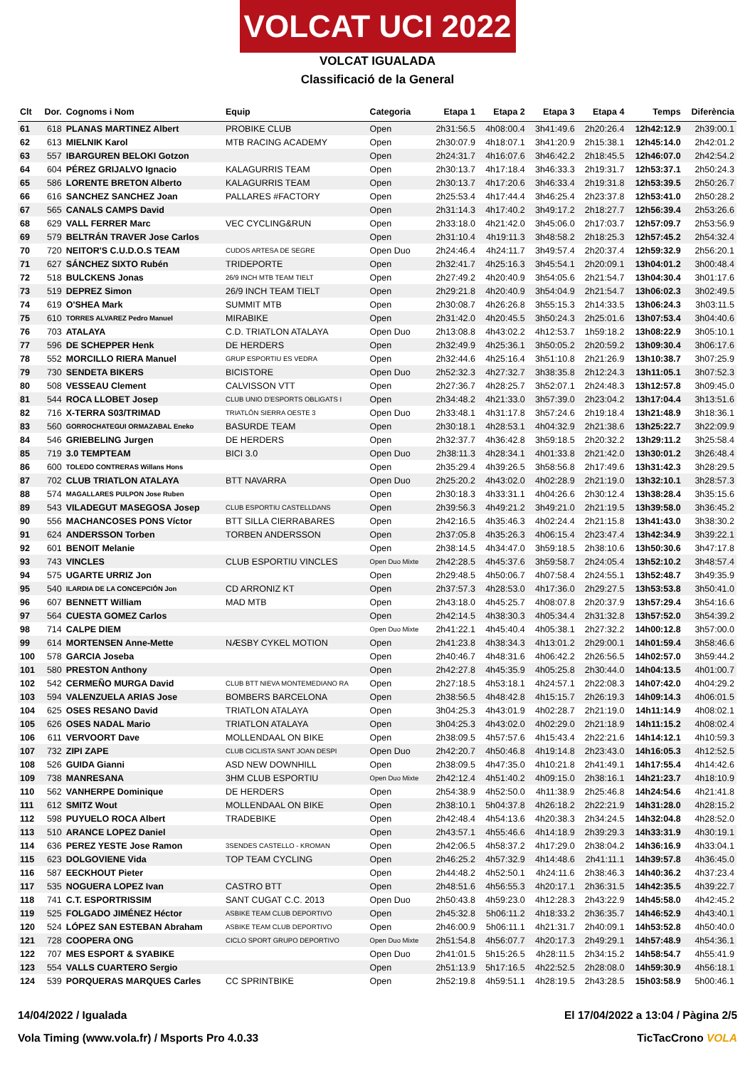VOLCAT UCI 2022
VOLCAT IGUALADA
Classificació de la General
| Clt | Dor. | Cognoms i Nom | Equip | Categoria | Etapa 1 | Etapa 2 | Etapa 3 | Etapa 4 | Temps | Diferència |
| --- | --- | --- | --- | --- | --- | --- | --- | --- | --- | --- |
| 61 | 618 | PLANAS MARTINEZ Albert | PROBIKE CLUB | Open | 2h31:56.5 | 4h08:00.4 | 3h41:49.6 | 2h20:26.4 | 12h42:12.9 | 2h39:00.1 |
| 62 | 613 | MIELNIK Karol | MTB RACING ACADEMY | Open | 2h30:07.9 | 4h18:07.1 | 3h41:20.9 | 2h15:38.1 | 12h45:14.0 | 2h42:01.2 |
| 63 | 557 | IBARGUREN BELOKI Gotzon | | Open | 2h24:31.7 | 4h16:07.6 | 3h46:42.2 | 2h18:45.5 | 12h46:07.0 | 2h42:54.2 |
| 64 | 604 | PÉREZ GRIJALVO Ignacio | KALAGURRIS TEAM | Open | 2h30:13.7 | 4h17:18.4 | 3h46:33.3 | 2h19:31.7 | 12h53:37.1 | 2h50:24.3 |
| 65 | 586 | LORENTE BRETON Alberto | KALAGURRIS TEAM | Open | 2h30:13.7 | 4h17:20.6 | 3h46:33.4 | 2h19:31.8 | 12h53:39.5 | 2h50:26.7 |
| 66 | 616 | SANCHEZ SANCHEZ Joan | PALLARES #FACTORY | Open | 2h25:53.4 | 4h17:44.4 | 3h46:25.4 | 2h23:37.8 | 12h53:41.0 | 2h50:28.2 |
| 67 | 565 | CANALS CAMPS David | | Open | 2h31:14.3 | 4h17:40.2 | 3h49:17.2 | 2h18:27.7 | 12h56:39.4 | 2h53:26.6 |
| 68 | 629 | VALL FERRER Marc | VEC CYCLING&RUN | Open | 2h33:18.0 | 4h21:42.0 | 3h45:06.0 | 2h17:03.7 | 12h57:09.7 | 2h53:56.9 |
| 69 | 579 | BELTRÁN TRAVER Jose Carlos | | Open | 2h31:10.4 | 4h19:11.3 | 3h48:58.2 | 2h18:25.3 | 12h57:45.2 | 2h54:32.4 |
| 70 | 720 | NEITOR'S C.U.D.O.S TEAM | CUDOS ARTESA DE SEGRE | Open Duo | 2h24:46.4 | 4h24:11.7 | 3h49:57.4 | 2h20:37.4 | 12h59:32.9 | 2h56:20.1 |
| 71 | 627 | SÁNCHEZ SIXTO Rubén | TRIDEPORTE | Open | 2h32:41.7 | 4h25:16.3 | 3h45:54.1 | 2h20:09.1 | 13h04:01.2 | 3h00:48.4 |
| 72 | 518 | BULCKENS Jonas | 26/9 INCH MTB TEAM TIELT | Open | 2h27:49.2 | 4h20:40.9 | 3h54:05.6 | 2h21:54.7 | 13h04:30.4 | 3h01:17.6 |
| 73 | 519 | DEPREZ Simon | 26/9 INCH TEAM TIELT | Open | 2h29:21.8 | 4h20:40.9 | 3h54:04.9 | 2h21:54.7 | 13h06:02.3 | 3h02:49.5 |
| 74 | 619 | O'SHEA Mark | SUMMIT MTB | Open | 2h30:08.7 | 4h26:26.8 | 3h55:15.3 | 2h14:33.5 | 13h06:24.3 | 3h03:11.5 |
| 75 | 610 | TORRES ALVAREZ Pedro Manuel | MIRABIKE | Open | 2h31:42.0 | 4h20:45.5 | 3h50:24.3 | 2h25:01.6 | 13h07:53.4 | 3h04:40.6 |
| 76 | 703 | ATALAYA | C.D. TRIATLON ATALAYA | Open Duo | 2h13:08.8 | 4h43:02.2 | 4h12:53.7 | 1h59:18.2 | 13h08:22.9 | 3h05:10.1 |
| 77 | 596 | DE SCHEPPER Henk | DE HERDERS | Open | 2h32:49.9 | 4h25:36.1 | 3h50:05.2 | 2h20:59.2 | 13h09:30.4 | 3h06:17.6 |
| 78 | 552 | MORCILLO RIERA Manuel | GRUP ESPORTIU ES VEDRA | Open | 2h32:44.6 | 4h25:16.4 | 3h51:10.8 | 2h21:26.9 | 13h10:38.7 | 3h07:25.9 |
| 79 | 730 | SENDETA BIKERS | BICISTORE | Open Duo | 2h52:32.3 | 4h27:32.7 | 3h38:35.8 | 2h12:24.3 | 13h11:05.1 | 3h07:52.3 |
| 80 | 508 | VESSEAU Clement | CALVISSON VTT | Open | 2h27:36.7 | 4h28:25.7 | 3h52:07.1 | 2h24:48.3 | 13h12:57.8 | 3h09:45.0 |
| 81 | 544 | ROCA LLOBET Josep | CLUB UNIO D'ESPORTS OBLIGATS I | Open | 2h34:48.2 | 4h21:33.0 | 3h57:39.0 | 2h23:04.2 | 13h17:04.4 | 3h13:51.6 |
| 82 | 716 | X-TERRA S03/TRIMAD | TRIATLÓN SIERRA OESTE 3 | Open Duo | 2h33:48.1 | 4h31:17.8 | 3h57:24.6 | 2h19:18.4 | 13h21:48.9 | 3h18:36.1 |
| 83 | 560 | GORROCHATEGUI ORMAZABAL Eneko | BASURDE TEAM | Open | 2h30:18.1 | 4h28:53.1 | 4h04:32.9 | 2h21:38.6 | 13h25:22.7 | 3h22:09.9 |
| 84 | 546 | GRIEBELING Jurgen | DE HERDERS | Open | 2h32:37.7 | 4h36:42.8 | 3h59:18.5 | 2h20:32.2 | 13h29:11.2 | 3h25:58.4 |
| 85 | 719 | 3.0 TEMPTEAM | BICI 3.0 | Open Duo | 2h38:11.3 | 4h28:34.1 | 4h01:33.8 | 2h21:42.0 | 13h30:01.2 | 3h26:48.4 |
| 86 | 600 | TOLEDO CONTRERAS Willans Hons | | Open | 2h35:29.4 | 4h39:26.5 | 3h58:56.8 | 2h17:49.6 | 13h31:42.3 | 3h28:29.5 |
| 87 | 702 | CLUB TRIATLON ATALAYA | BTT NAVARRA | Open Duo | 2h25:20.2 | 4h43:02.0 | 4h02:28.9 | 2h21:19.0 | 13h32:10.1 | 3h28:57.3 |
| 88 | 574 | MAGALLARES PULPON Jose Ruben | | Open | 2h30:18.3 | 4h33:31.1 | 4h04:26.6 | 2h30:12.4 | 13h38:28.4 | 3h35:15.6 |
| 89 | 543 | VILADEGUT MASEGOSA Josep | CLUB ESPORTIU CASTELLDANS | Open | 2h39:56.3 | 4h49:21.2 | 3h49:21.0 | 2h21:19.5 | 13h39:58.0 | 3h36:45.2 |
| 90 | 556 | MACHANCOSES PONS Víctor | BTT SILLA CIERRABARES | Open | 2h42:16.5 | 4h35:46.3 | 4h02:24.4 | 2h21:15.8 | 13h41:43.0 | 3h38:30.2 |
| 91 | 624 | ANDERSSON Torben | TORBEN ANDERSSON | Open | 2h37:05.8 | 4h35:26.3 | 4h06:15.4 | 2h23:47.4 | 13h42:34.9 | 3h39:22.1 |
| 92 | 601 | BENOIT Melanie | | Open | 2h38:14.5 | 4h34:47.0 | 3h59:18.5 | 2h38:10.6 | 13h50:30.6 | 3h47:17.8 |
| 93 | 743 | VINCLES | CLUB ESPORTIU VINCLES | Open Duo Mixte | 2h42:28.5 | 4h45:37.6 | 3h59:58.7 | 2h24:05.4 | 13h52:10.2 | 3h48:57.4 |
| 94 | 575 | UGARTE URRIZ Jon | | Open | 2h29:48.5 | 4h50:06.7 | 4h07:58.4 | 2h24:55.1 | 13h52:48.7 | 3h49:35.9 |
| 95 | 540 | ILARDIA DE LA CONCEPCIÓN Jon | CD ARRONIZ KT | Open | 2h37:57.3 | 4h28:53.0 | 4h17:36.0 | 2h29:27.5 | 13h53:53.8 | 3h50:41.0 |
| 96 | 607 | BENNETT William | MAD MTB | Open | 2h43:18.0 | 4h45:25.7 | 4h08:07.8 | 2h20:37.9 | 13h57:29.4 | 3h54:16.6 |
| 97 | 564 | CUESTA GOMEZ Carlos | | Open | 2h42:14.5 | 4h38:30.3 | 4h05:34.4 | 2h31:32.8 | 13h57:52.0 | 3h54:39.2 |
| 98 | 714 | CALPE DIEM | | Open Duo Mixte | 2h41:22.1 | 4h45:40.4 | 4h05:38.1 | 2h27:32.2 | 14h00:12.8 | 3h57:00.0 |
| 99 | 614 | MORTENSEN Anne-Mette | NÆSBY CYKEL MOTION | Open | 2h41:23.8 | 4h38:34.3 | 4h13:01.2 | 2h29:00.1 | 14h01:59.4 | 3h58:46.6 |
| 100 | 578 | GARCIA Joseba | | Open | 2h40:46.7 | 4h48:31.6 | 4h06:42.2 | 2h26:56.5 | 14h02:57.0 | 3h59:44.2 |
| 101 | 580 | PRESTON Anthony | | Open | 2h42:27.8 | 4h45:35.9 | 4h05:25.8 | 2h30:44.0 | 14h04:13.5 | 4h01:00.7 |
| 102 | 542 | CERMEÑO MURGA David | CLUB BTT NIEVA MONTEMEDIANO RA | Open | 2h27:18.5 | 4h53:18.1 | 4h24:57.1 | 2h22:08.3 | 14h07:42.0 | 4h04:29.2 |
| 103 | 594 | VALENZUELA ARIAS Jose | BOMBERS BARCELONA | Open | 2h38:56.5 | 4h48:42.8 | 4h15:15.7 | 2h26:19.3 | 14h09:14.3 | 4h06:01.5 |
| 104 | 625 | OSES RESANO David | TRIATLON ATALAYA | Open | 3h04:25.3 | 4h43:01.9 | 4h02:28.7 | 2h21:19.0 | 14h11:14.9 | 4h08:02.1 |
| 105 | 626 | OSES NADAL Mario | TRIATLON ATALAYA | Open | 3h04:25.3 | 4h43:02.0 | 4h02:29.0 | 2h21:18.9 | 14h11:15.2 | 4h08:02.4 |
| 106 | 611 | VERVOORT Dave | MOLLENDAAL ON BIKE | Open | 2h38:09.5 | 4h57:57.6 | 4h15:43.4 | 2h22:21.6 | 14h14:12.1 | 4h10:59.3 |
| 107 | 732 | ZIPI ZAPE | CLUB CICLISTA SANT JOAN DESPI | Open Duo | 2h42:20.7 | 4h50:46.8 | 4h19:14.8 | 2h23:43.0 | 14h16:05.3 | 4h12:52.5 |
| 108 | 526 | GUIDA Gianni | ASD NEW DOWNHILL | Open | 2h38:09.5 | 4h47:35.0 | 4h10:21.8 | 2h41:49.1 | 14h17:55.4 | 4h14:42.6 |
| 109 | 738 | MANRESANA | 3HM CLUB ESPORTIU | Open Duo Mixte | 2h42:12.4 | 4h51:40.2 | 4h09:15.0 | 2h38:16.1 | 14h21:23.7 | 4h18:10.9 |
| 110 | 562 | VANHERPE Dominique | DE HERDERS | Open | 2h54:38.9 | 4h52:50.0 | 4h11:38.9 | 2h25:46.8 | 14h24:54.6 | 4h21:41.8 |
| 111 | 612 | SMITZ Wout | MOLLENDAAL ON BIKE | Open | 2h38:10.1 | 5h04:37.8 | 4h26:18.2 | 2h22:21.9 | 14h31:28.0 | 4h28:15.2 |
| 112 | 598 | PUYUELO ROCA Albert | TRADEBIKE | Open | 2h42:48.4 | 4h54:13.6 | 4h20:38.3 | 2h34:24.5 | 14h32:04.8 | 4h28:52.0 |
| 113 | 510 | ARANCE LOPEZ Daniel | | Open | 2h43:57.1 | 4h55:46.6 | 4h14:18.9 | 2h39:29.3 | 14h33:31.9 | 4h30:19.1 |
| 114 | 636 | PEREZ YESTE Jose Ramon | 3SENDES CASTELLO - KROMAN | Open | 2h42:06.5 | 4h58:37.2 | 4h17:29.0 | 2h38:04.2 | 14h36:16.9 | 4h33:04.1 |
| 115 | 623 | DOLGOVIENE Vida | TOP TEAM CYCLING | Open | 2h46:25.2 | 4h57:32.9 | 4h14:48.6 | 2h41:11.1 | 14h39:57.8 | 4h36:45.0 |
| 116 | 587 | EECKHOUT Pieter | | Open | 2h44:48.2 | 4h52:50.1 | 4h24:11.6 | 2h38:46.3 | 14h40:36.2 | 4h37:23.4 |
| 117 | 535 | NOGUERA LOPEZ Ivan | CASTRO BTT | Open | 2h48:51.6 | 4h56:55.3 | 4h20:17.1 | 2h36:31.5 | 14h42:35.5 | 4h39:22.7 |
| 118 | 741 | C.T. ESPORTRISSIM | SANT CUGAT C.C. 2013 | Open Duo | 2h50:43.8 | 4h59:23.0 | 4h12:28.3 | 2h43:22.9 | 14h45:58.0 | 4h42:45.2 |
| 119 | 525 | FOLGADO JIMÉNEZ Héctor | ASBIKE TEAM CLUB DEPORTIVO | Open | 2h45:32.8 | 5h06:11.2 | 4h18:33.2 | 2h36:35.7 | 14h46:52.9 | 4h43:40.1 |
| 120 | 524 | LÓPEZ SAN ESTEBAN Abraham | ASBIKE TEAM CLUB DEPORTIVO | Open | 2h46:00.9 | 5h06:11.1 | 4h21:31.7 | 2h40:09.1 | 14h53:52.8 | 4h50:40.0 |
| 121 | 728 | COOPERA ONG | CICLO SPORT GRUPO DEPORTIVO | Open Duo Mixte | 2h51:54.8 | 4h56:07.7 | 4h20:17.3 | 2h49:29.1 | 14h57:48.9 | 4h54:36.1 |
| 122 | 707 | MES ESPORT & SYABIKE | | Open Duo | 2h41:01.5 | 5h15:26.5 | 4h28:11.5 | 2h34:15.2 | 14h58:54.7 | 4h55:41.9 |
| 123 | 554 | VALLS CUARTERO Sergio | | Open | 2h51:13.9 | 5h17:16.5 | 4h22:52.5 | 2h28:08.0 | 14h59:30.9 | 4h56:18.1 |
| 124 | 539 | PORQUERAS MARQUES Carles | CC SPRINTBIKE | Open | 2h52:19.8 | 4h59:51.1 | 4h28:19.5 | 2h43:28.5 | 15h03:58.9 | 5h00:46.1 |
14/04/2022 / Igualada El 17/04/2022 a 13:04 / Pàgina 2/5
Vola Timing (www.vola.fr) / Msports Pro 4.0.33 TicTacCrono VOLA